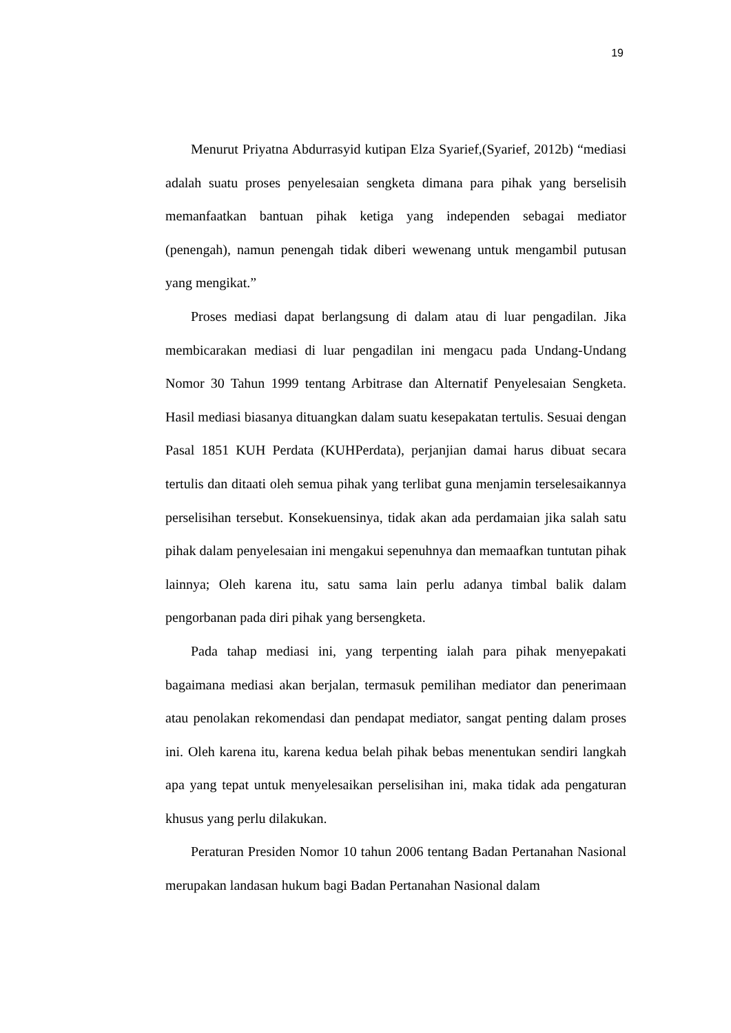19
Menurut Priyatna Abdurrasyid kutipan Elza Syarief,(Syarief, 2012b) “mediasi adalah suatu proses penyelesaian sengketa dimana para pihak yang berselisih memanfaatkan bantuan pihak ketiga yang independen sebagai mediator (penengah), namun penengah tidak diberi wewenang untuk mengambil putusan yang mengikat.”
Proses mediasi dapat berlangsung di dalam atau di luar pengadilan. Jika membicarakan mediasi di luar pengadilan ini mengacu pada Undang-Undang Nomor 30 Tahun 1999 tentang Arbitrase dan Alternatif Penyelesaian Sengketa. Hasil mediasi biasanya dituangkan dalam suatu kesepakatan tertulis. Sesuai dengan Pasal 1851 KUH Perdata (KUHPerdata), perjanjian damai harus dibuat secara tertulis dan ditaati oleh semua pihak yang terlibat guna menjamin terselesaikannya perselisihan tersebut. Konsekuensinya, tidak akan ada perdamaian jika salah satu pihak dalam penyelesaian ini mengakui sepenuhnya dan memaafkan tuntutan pihak lainnya; Oleh karena itu, satu sama lain perlu adanya timbal balik dalam pengorbanan pada diri pihak yang bersengketa.
Pada tahap mediasi ini, yang terpenting ialah para pihak menyepakati bagaimana mediasi akan berjalan, termasuk pemilihan mediator dan penerimaan atau penolakan rekomendasi dan pendapat mediator, sangat penting dalam proses ini. Oleh karena itu, karena kedua belah pihak bebas menentukan sendiri langkah apa yang tepat untuk menyelesaikan perselisihan ini, maka tidak ada pengaturan khusus yang perlu dilakukan.
Peraturan Presiden Nomor 10 tahun 2006 tentang Badan Pertanahan Nasional merupakan landasan hukum bagi Badan Pertanahan Nasional dalam